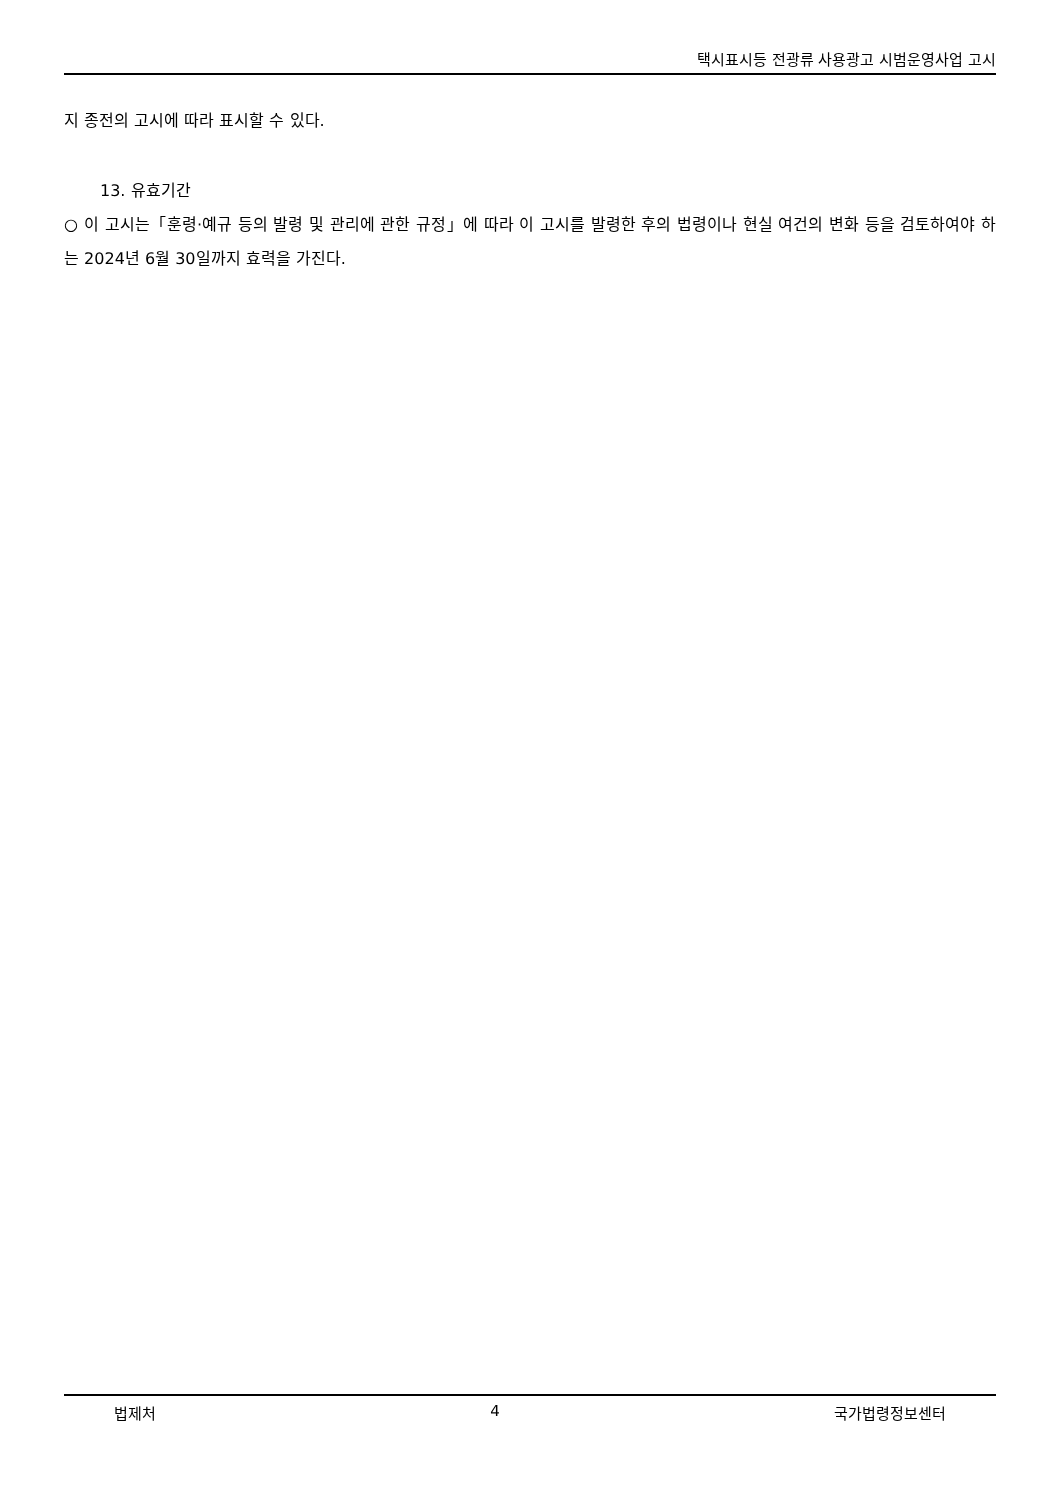택시표시등 전광류 사용광고 시범운영사업 고시
지 종전의 고시에 따라 표시할 수 있다.
13. 유효기간
○ 이 고시는「훈령·예규 등의 발령 및 관리에 관한 규정」에 따라 이 고시를 발령한 후의 법령이나 현실 여건의 변화 등을 검토하여야 하는 2024년 6월 30일까지 효력을 가진다.
법제처 4 국가법령정보센터